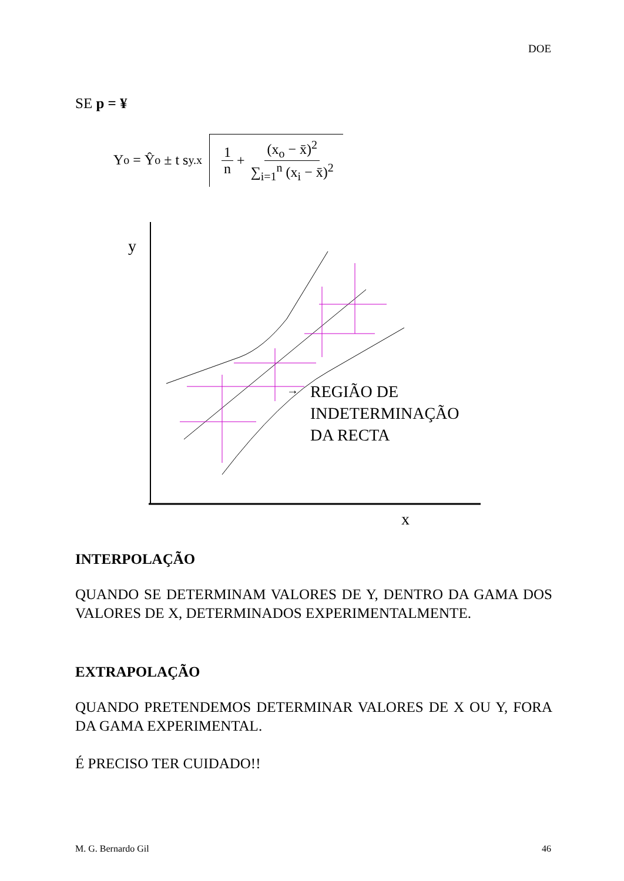DOE
SE p = ¥
Y<sub>o</sub> = Ŷ<sub>o</sub> ± t s<sub>y.x</sub>
1 n
+
(x<sub>o</sub> − x̄)<sup>2</sup> ∑<sub>i=1</sub><sup>n</sup> (x<sub>i</sub> − x̄)<sup>2</sup>
y
x
→
REGIÃO DE
INDETERMINAÇÃO
DA RECTA
INTERPOLAÇÃO
QUANDO SE DETERMINAM VALORES DE Y, DENTRO DA GAMA DOS VALORES DE X, DETERMINADOS EXPERIMENTALMENTE.
EXTRAPOLAÇÃO
QUANDO PRETENDEMOS DETERMINAR VALORES DE X OU Y, FORA DA GAMA EXPERIMENTAL.
É PRECISO TER CUIDADO!!
M. G. Bernardo Gil 46